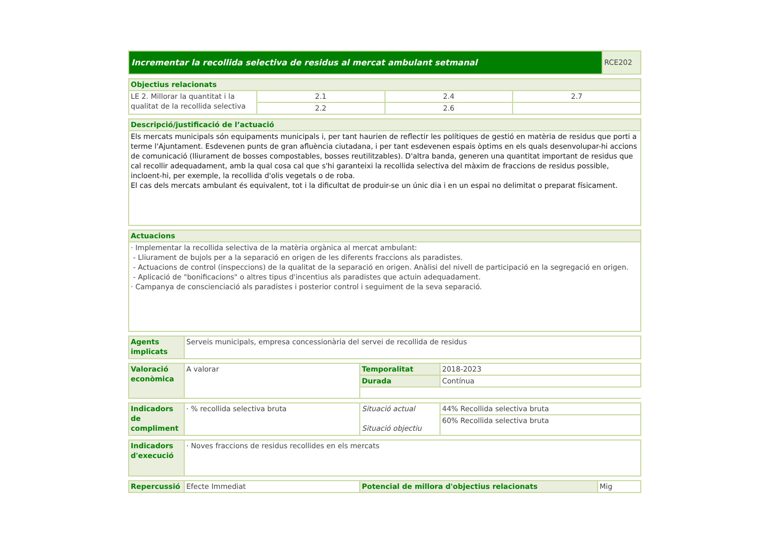| Incrementar la recollida selectiva de residus al mercat ambulant setmanal | RCE202 |
| Objectius relacionats | | | |
| LE 2. Millorar la quantitat i la qualitat de la recollida selectiva | 2.1 | 2.4 | 2.7 |
| | 2.2 | 2.6 | |
| Descripció/justificació de l’actuació |
| Els mercats municipals són equipaments municipals i, per tant haurien de reflectir les polítiques de gestió en matèria de residus que porti a terme l'Ajuntament. Esdevenen punts de gran afluència ciutadana, i per tant esdevenen espais òptims en els quals desenvolupar-hi accions de comunicació (lliurament de bosses compostables, bosses reutilitzables). D'altra banda, generen una quantitat important de residus que cal recollir adequadament, amb la qual cosa cal que s'hi garanteixi la recollida selectiva del màxim de fraccions de residus possible, incloent-hi, per exemple, la recollida d'olis vegetals o de roba. El cas dels mercats ambulant és equivalent, tot i la dificultat de produir-se un únic dia i en un espai no delimitat o preparat físicament. |
| Actuacions |
| · Implementar la recollida selectiva de la matèria orgànica al mercat ambulant: - Lliurament de bujols per a la separació en origen de les diferents fraccions als paradistes. - Actuacions de control (inspeccions) de la qualitat de la separació en origen. Anàlisi del nivell de participació en la segregació en origen. - Aplicació de "bonificacions" o altres tipus d'incentius als paradistes que actuin adequadament. · Campanya de conscienciació als paradistes i posterior control i seguiment de la seva separació. |
| Agents implicats | Serveis municipals, empresa concessionària del servei de recollida de residus |
| Valoració econòmica | A valorar | Temporalitat | 2018-2023 |
| | | Durada | Contínua |
| Indicadors de compliment | · % recollida selectiva bruta | Situació actual Situació objectiu | 44% Recollida selectiva bruta |
| | | | 60% Recollida selectiva bruta |
| Indicadors d'execució | · Noves fraccions de residus recollides en els mercats |
| Repercussió | Efecte Immediat | Potencial de millora d'objectius relacionats | Mig |